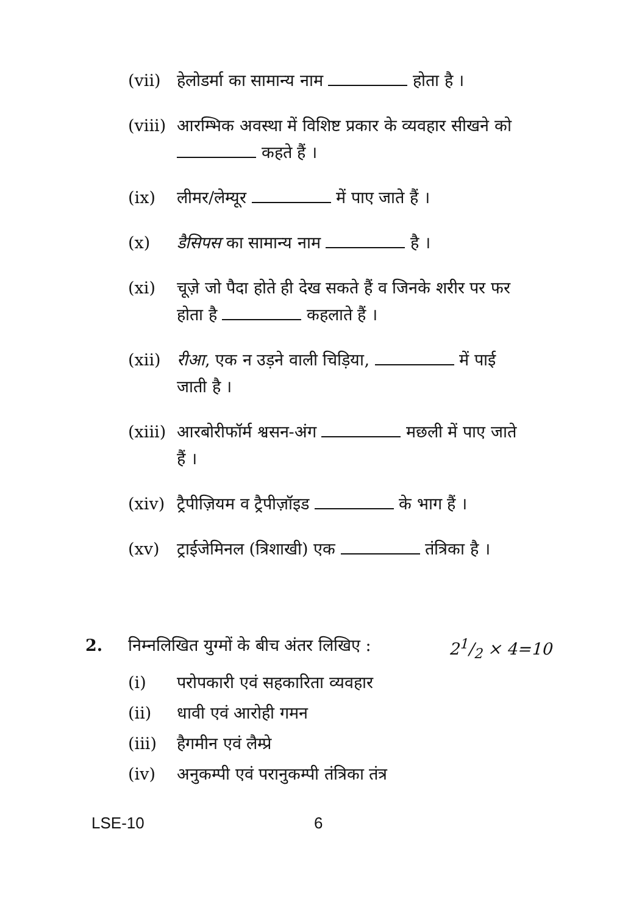(vii) हेलोडर्मा का सामान्य नाम होता है ।
(viii) आरम्भिक अवस्था में विशिष्ट प्रकार के व्यवहार सीखने को कहते हैं ।
(ix) लीमर/लेम्यूर में पाए जाते हैं ।
(x) डैसिपस का सामान्य नाम है ।
(xi) चूज़े जो पैदा होते ही देख सकते हैं व जिनके शरीर पर फर होता है कहलाते हैं ।
(xii) रीआ, एक न उड़ने वाली चिड़िया, में पाई जाती है ।
(xiii) आरबोरीफॉर्म श्वसन-अंग मछली में पाए जाते हैं ।
(xiv) ट्रैपीज़ियम व ट्रैपीज़ॉइड के भाग हैं ।
(xv) ट्राईजेमिनल (त्रिशाखी) एक तंत्रिका है ।
2. निम्नलिखित युग्मों के बीच अंतर लिखिए : 21/2 × 4=10
(i) परोपकारी एवं सहकारिता व्यवहार
(ii) धावी एवं आरोही गमन
(iii) हैगमीन एवं लैम्प्रे
(iv) अनुकम्पी एवं परानुकम्पी तंत्रिका तंत्र
LSE-10 6